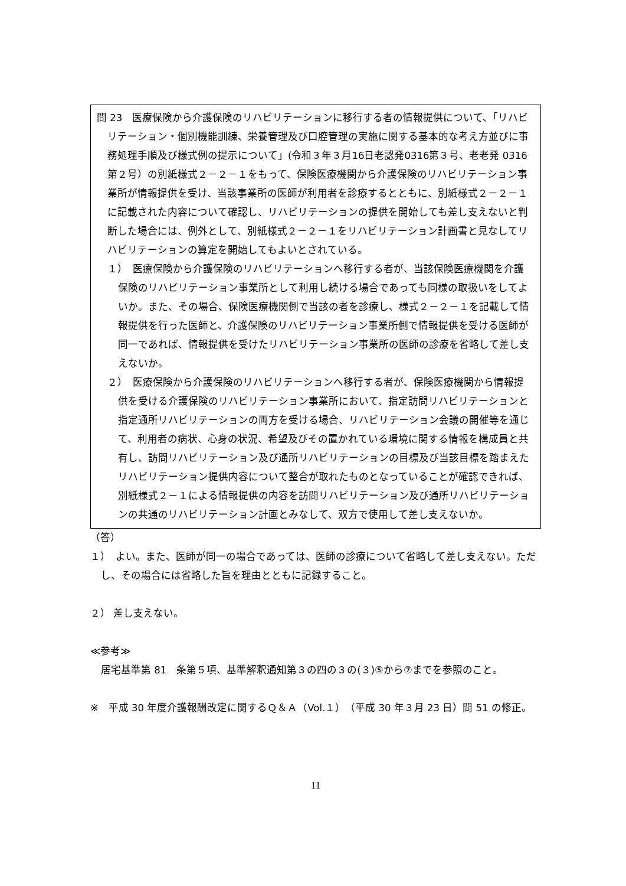問 23　医療保険から介護保険のリハビリテーションに移行する者の情報提供について、「リハビリテーション・個別機能訓練、栄養管理及び口腔管理の実施に関する基本的な考え方並びに事務処理手順及び様式例の提示について」(令和３年３月16日老認発0316第３号、老老発 0316 第２号）の別紙様式２－２－１をもって、保険医療機関から介護保険のリハビリテーション事業所が情報提供を受け、当該事業所の医師が利用者を診療するとともに、別紙様式２－２－１に記載された内容について確認し、リハビリテーションの提供を開始しても差し支えないと判断した場合には、例外として、別紙様式２－２－１をリハビリテーション計画書と見なしてリハビリテーションの算定を開始してもよいとされている。
１）　医療保険から介護保険のリハビリテーションへ移行する者が、当該保険医療機関を介護保険のリハビリテーション事業所として利用し続ける場合であっても同様の取扱いをしてよいか。また、その場合、保険医療機関側で当該の者を診療し、様式２－２－１を記載して情報提供を行った医師と、介護保険のリハビリテーション事業所側で情報提供を受ける医師が同一であれば、情報提供を受けたリハビリテーション事業所の医師の診療を省略して差し支えないか。
２）　医療保険から介護保険のリハビリテーションへ移行する者が、保険医療機関から情報提供を受ける介護保険のリハビリテーション事業所において、指定訪問リハビリテーションと指定通所リハビリテーションの両方を受ける場合、リハビリテーション会議の開催等を通じて、利用者の病状、心身の状況、希望及びその置かれている環境に関する情報を構成員と共有し、訪問リハビリテーション及び通所リハビリテーションの目標及び当該目標を踏まえたリハビリテーション提供内容について整合が取れたものとなっていることが確認できれば、別紙様式２－１による情報提供の内容を訪問リハビリテーション及び通所リハビリテーションの共通のリハビリテーション計画とみなして、双方で使用して差し支えないか。
（答）
１）　よい。また、医師が同一の場合であっては、医師の診療について省略して差し支えない。ただし、その場合には省略した旨を理由とともに記録すること。
２） 差し支えない。
≪参考≫
居宅基準第 81　条第５項、基準解釈通知第３の四の３の(３)⑤から⑦までを参照のこと。
※　平成 30 年度介護報酬改定に関するＱ＆Ａ（Vol.１）（平成 30 年３月 23 日）問 51 の修正。
11